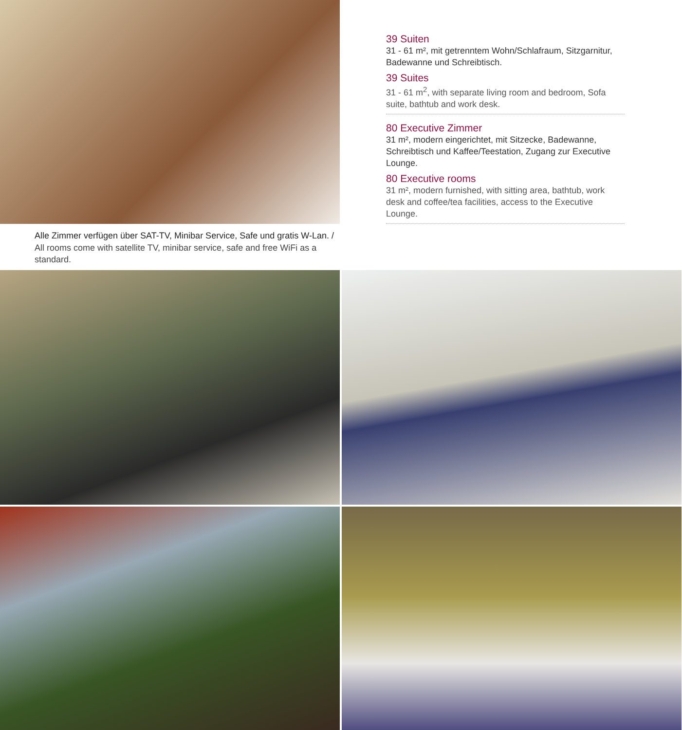Alle Zimmer verfügen über SAT-TV, Minibar Service, Safe und gratis W-Lan. / All rooms come with satellite TV, minibar service, safe and free WiFi as a standard.
39 Suiten
31 - 61 m², mit getrenntem Wohn/Schlafraum, Sitzgarnitur, Badewanne und Schreibtisch.
39 Suites
31 - 61 m<sup>2</sup>, with separate living room and bedroom, Sofa suite, bathtub and work desk.
80 Executive Zimmer
31 m², modern eingerichtet, mit Sitzecke, Badewanne, Schreibtisch und Kaffee/Teestation, Zugang zur Executive Lounge.
80 Executive rooms
31 m², modern furnished, with sitting area, bathtub, work desk and coffee/tea facilities, access to the Executive Lounge.